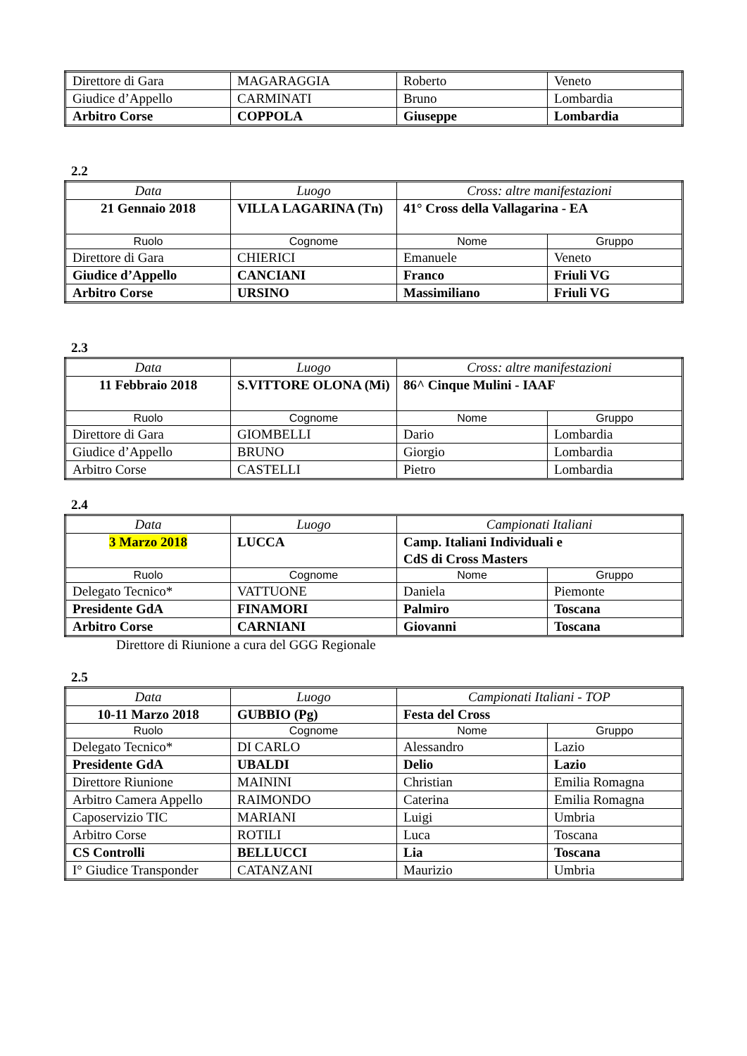| Direttore di Gara | MAGARAGGIA | Roberto | Veneto |
| Giudice d’Appello | CARMINATI | Bruno | Lombardia |
| Arbitro Corse | COPPOLA | Giuseppe | Lombardia |
2.2
| Data | Luogo | Cross: altre manifestazioni | |
| 21 Gennaio 2018 | VILLA LAGARINA (Tn) | 41° Cross della Vallagarina - EA | |
| Ruolo | Cognome | Nome | Gruppo |
| Direttore di Gara | CHIERICI | Emanuele | Veneto |
| Giudice d’Appello | CANCIANI | Franco | Friuli VG |
| Arbitro Corse | URSINO | Massimiliano | Friuli VG |
2.3
| Data | Luogo | Cross: altre manifestazioni | |
| 11 Febbraio 2018 | S.VITTORE OLONA (Mi) | 86^ Cinque Mulini - IAAF | |
| Ruolo | Cognome | Nome | Gruppo |
| Direttore di Gara | GIOMBELLI | Dario | Lombardia |
| Giudice d’Appello | BRUNO | Giorgio | Lombardia |
| Arbitro Corse | CASTELLI | Pietro | Lombardia |
2.4
| Data | Luogo | Campionati Italiani | |
| 3 Marzo 2018 | LUCCA | Camp. Italiani Individuali e CdS di Cross Masters | |
| Ruolo | Cognome | Nome | Gruppo |
| Delegato Tecnico* | VATTUONE | Daniela | Piemonte |
| Presidente GdA | FINAMORI | Palmiro | Toscana |
| Arbitro Corse | CARNIANI | Giovanni | Toscana |
Direttore di Riunione a cura del GGG Regionale
2.5
| Data | Luogo | Campionati Italiani - TOP | |
| 10-11 Marzo 2018 | GUBBIO (Pg) | Festa del Cross | |
| Ruolo | Cognome | Nome | Gruppo |
| Delegato Tecnico* | DI CARLO | Alessandro | Lazio |
| Presidente GdA | UBALDI | Delio | Lazio |
| Direttore Riunione | MAININI | Christian | Emilia Romagna |
| Arbitro Camera Appello | RAIMONDO | Caterina | Emilia Romagna |
| Caposervizio TIC | MARIANI | Luigi | Umbria |
| Arbitro Corse | ROTILI | Luca | Toscana |
| CS Controlli | BELLUCCI | Lia | Toscana |
| I° Giudice Transponder | CATANZANI | Maurizio | Umbria |